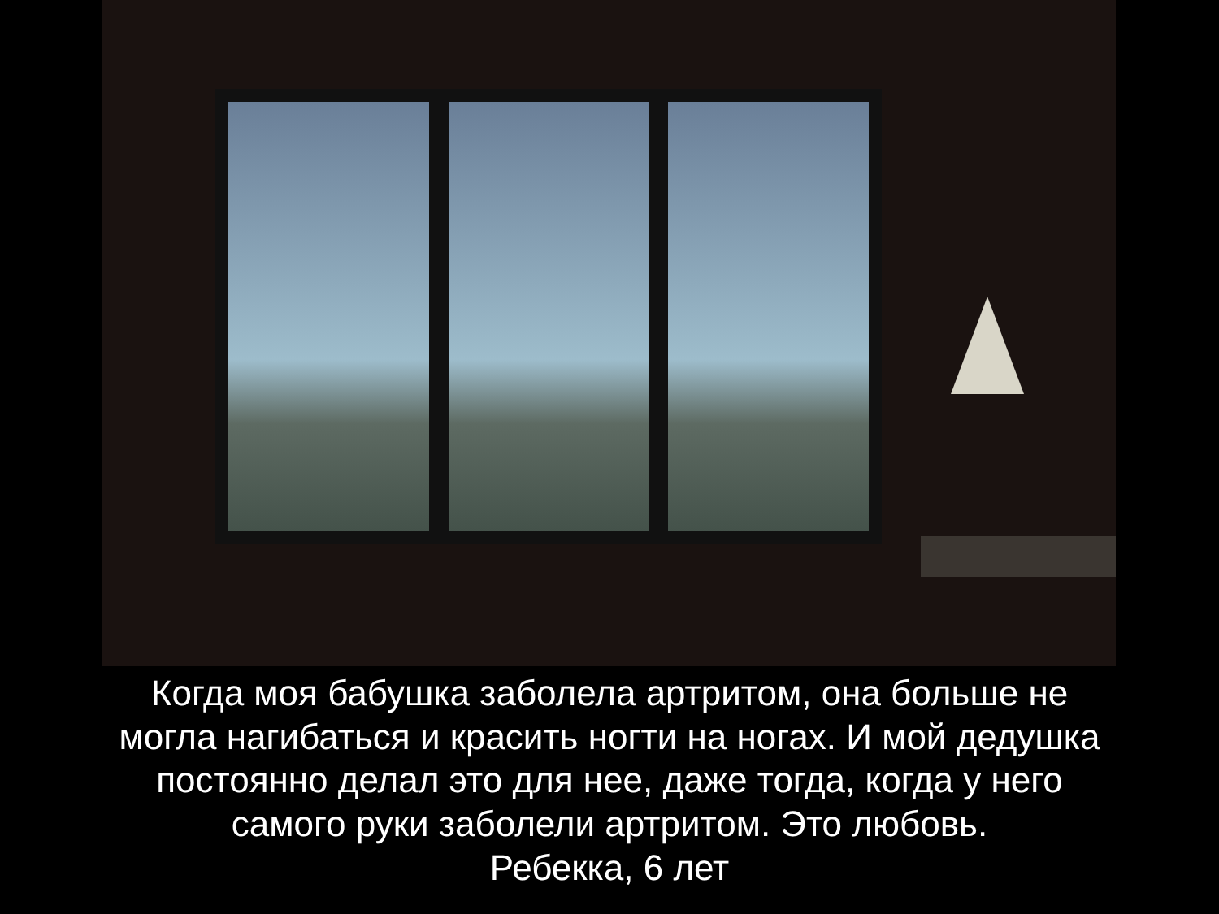Когда моя бабушка заболела артритом, она больше не
могла нагибаться и красить ногти на ногах. И мой дедушка
постоянно делал это для нее, даже тогда, когда у него
самого руки заболели артритом. Это любовь.
Ребекка, 6 лет